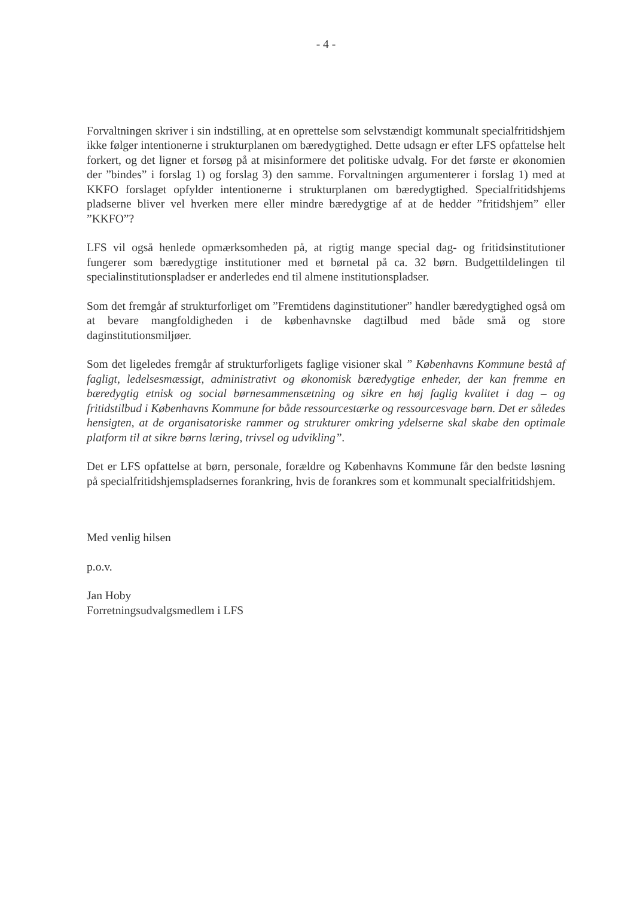- 4 -
Forvaltningen skriver i sin indstilling, at en oprettelse som selvstændigt kommunalt specialfritidshjem ikke følger intentionerne i strukturplanen om bæredygtighed. Dette udsagn er efter LFS opfattelse helt forkert, og det ligner et forsøg på at misinformere det politiske udvalg. For det første er økonomien der ”bindes” i forslag 1) og forslag 3) den samme. Forvaltningen argumenterer i forslag 1) med at KKFO forslaget opfylder intentionerne i strukturplanen om bæredygtighed. Specialfritidshjems pladserne bliver vel hverken mere eller mindre bæredygtige af at de hedder ”fritidshjem” eller ”KKFO”?
LFS vil også henlede opmærksomheden på, at rigtig mange special dag- og fritidsinstitutioner fungerer som bæredygtige institutioner med et børnetal på ca. 32 børn. Budgettildelingen til specialinstitutionspladser er anderledes end til almene institutionspladser.
Som det fremgår af strukturforliget om ”Fremtidens daginstitutioner” handler bæredygtighed også om at bevare mangfoldigheden i de københavnske dagtilbud med både små og store daginstitutionsmiljøer.
Som det ligeledes fremgår af strukturforligets faglige visioner skal ” Københavns Kommune bestå af fagligt, ledelsesmæssigt, administrativt og økonomisk bæredygtige enheder, der kan fremme en bæredygtig etnisk og social børnesammensætning og sikre en høj faglig kvalitet i dag – og fritidstilbud i Københavns Kommune for både ressourcestærke og ressourcesvage børn. Det er således hensigten, at de organisatoriske rammer og strukturer omkring ydelserne skal skabe den optimale platform til at sikre børns læring, trivsel og udvikling”.
Det er LFS opfattelse at børn, personale, forældre og Københavns Kommune får den bedste løsning på specialfritidshjemspladsernes forankring, hvis de forankres som et kommunalt specialfritidshjem.
Med venlig hilsen
p.o.v.
Jan Hoby
Forretningsudvalgsmedlem i LFS